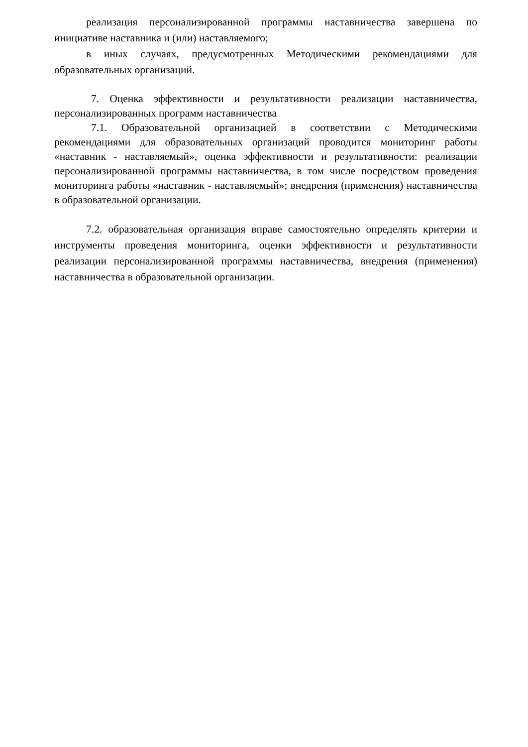реализация персонализированной программы наставничества завершена по инициативе наставника и (или) наставляемого;
в иных случаях, предусмотренных Методическими рекомендациями для образовательных организаций.
7. Оценка эффективности и результативности реализации наставничества, персонализированных программ наставничества
7.1. Образовательной организацией в соответствии с Методическими рекомендациями для образовательных организаций проводится мониторинг работы «наставник - наставляемый», оценка эффективности и результативности: реализации персонализированной программы наставничества, в том числе посредством проведения мониторинга работы «наставник - наставляемый»; внедрения (применения) наставничества в образовательной организации.
7.2. образовательная организация вправе самостоятельно определять критерии и инструменты проведения мониторинга, оценки эффективности и результативности реализации персонализированной программы наставничества, внедрения (применения) наставничества в образовательной организации.